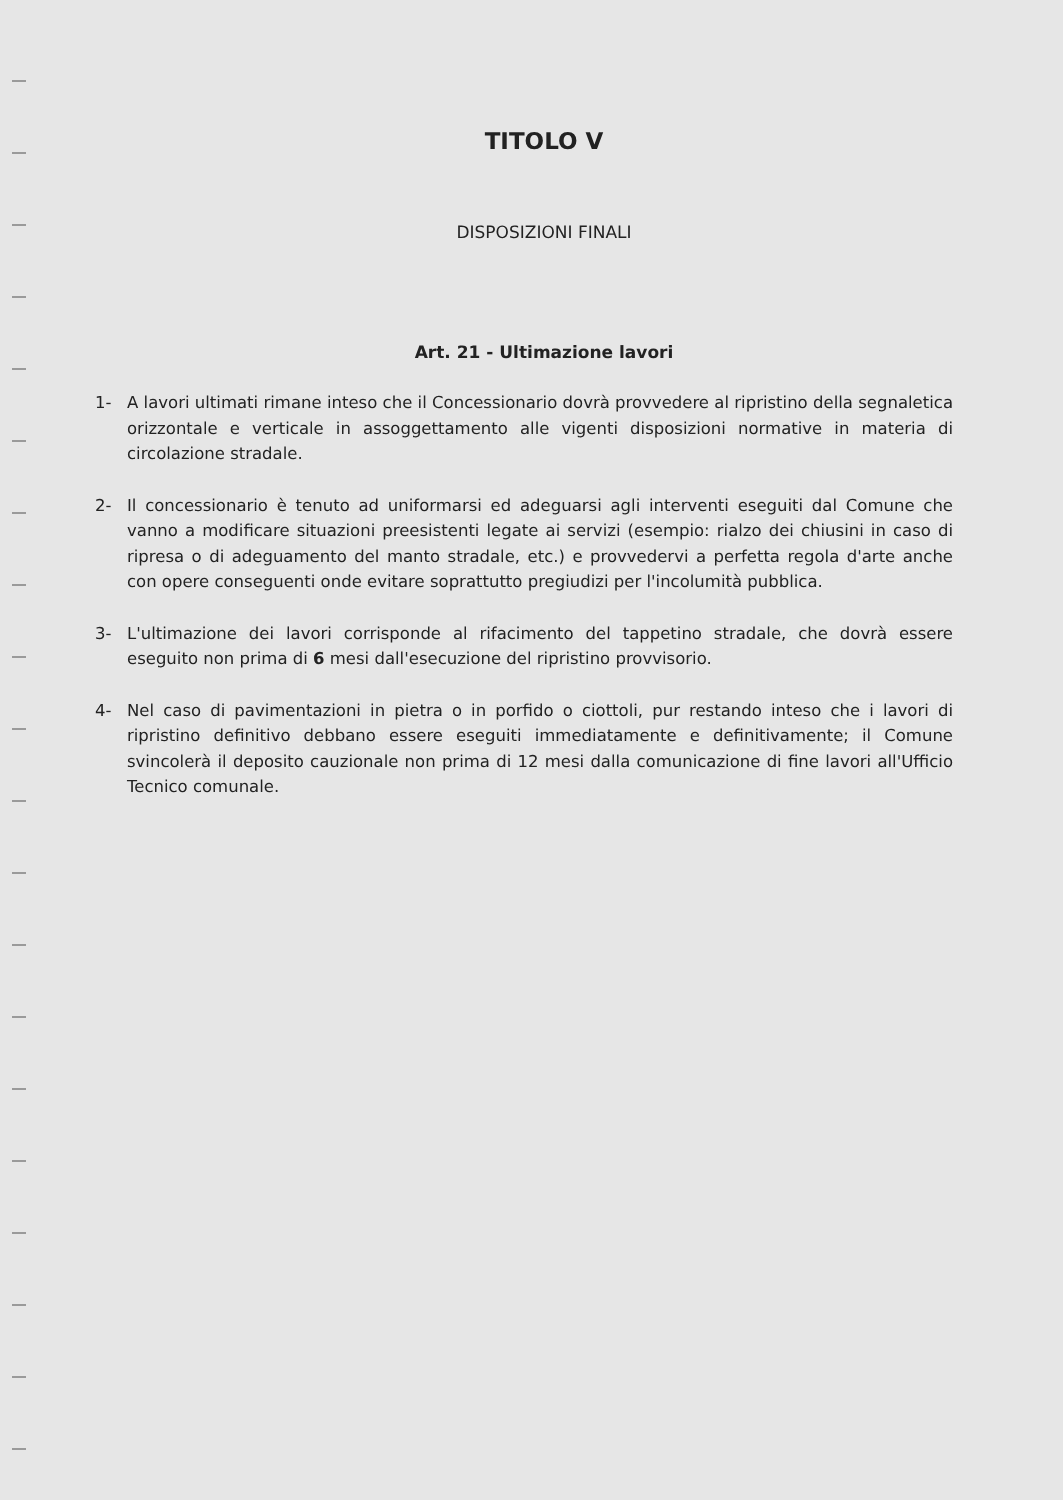TITOLO V
DISPOSIZIONI FINALI
Art. 21 - Ultimazione lavori
1- A lavori ultimati rimane inteso che il Concessionario dovrà provvedere al ripristino della segnaletica orizzontale e verticale in assoggettamento alle vigenti disposizioni normative in materia di circolazione stradale.
2- Il concessionario è tenuto ad uniformarsi ed adeguarsi agli interventi eseguiti dal Comune che vanno a modificare situazioni preesistenti legate ai servizi (esempio: rialzo dei chiusini in caso di ripresa o di adeguamento del manto stradale, etc.) e provvedervi a perfetta regola d'arte anche con opere conseguenti onde evitare soprattutto pregiudizi per l'incolumità pubblica.
3- L'ultimazione dei lavori corrisponde al rifacimento del tappetino stradale, che dovrà essere eseguito non prima di 6 mesi dall'esecuzione del ripristino provvisorio.
4- Nel caso di pavimentazioni in pietra o in porfido o ciottoli, pur restando inteso che i lavori di ripristino definitivo debbano essere eseguiti immediatamente e definitivamente; il Comune svincolerà il deposito cauzionale non prima di 12 mesi dalla comunicazione di fine lavori all'Ufficio Tecnico comunale.